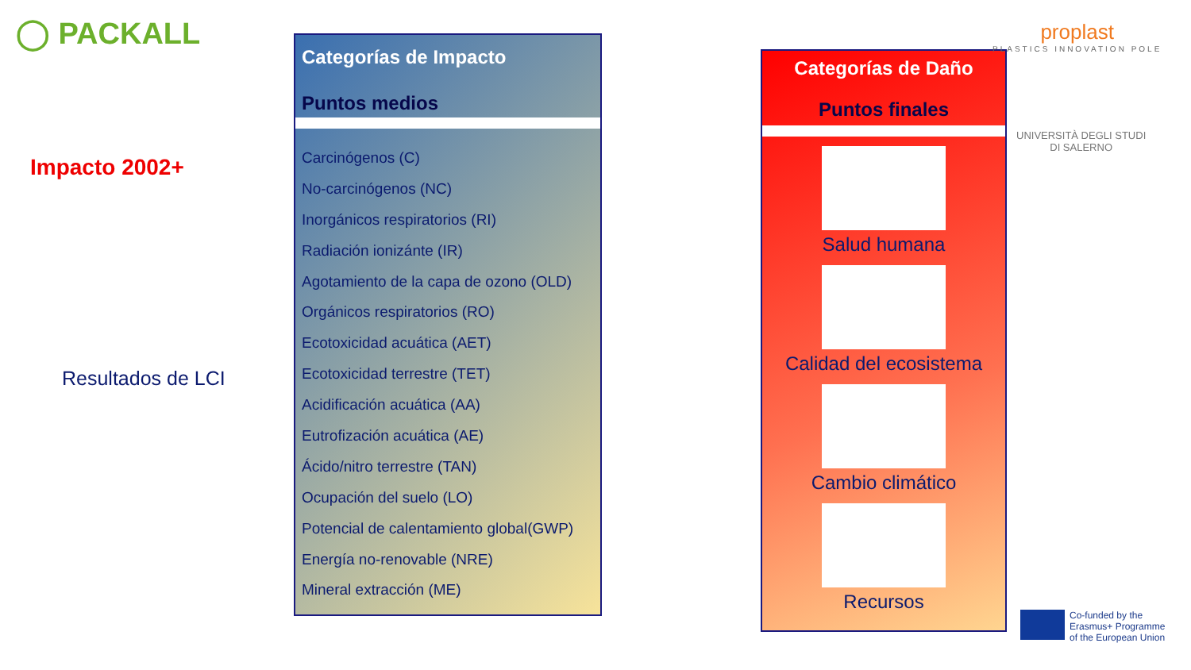◯ PACKALL
Impacto 2002+
Resultados de LCI
Categorías de Impacto
Puntos medios
Carcinógenos (C)
No-carcinógenos (NC)
Inorgánicos respiratorios (RI)
Radiación ionizánte (IR)
Agotamiento de la capa de ozono (OLD)
Orgánicos respiratorios (RO)
Ecotoxicidad acuática (AET)
Ecotoxicidad terrestre (TET)
Acidificación acuática (AA)
Eutrofización acuática (AE)
Ácido/nitro terrestre (TAN)
Ocupación del suelo (LO)
Potencial de calentamiento global(GWP)
Energía no-renovable (NRE)
Mineral extracción (ME)
Categorías de Daño
Puntos finales
Salud humana
Calidad del ecosistema
Cambio climático
Recursos
proplast
PLASTICS INNOVATION POLE
UNIVERSITÀ DEGLI STUDI
DI SALERNO
Co-funded by the
Erasmus+ Programme
of the European Union